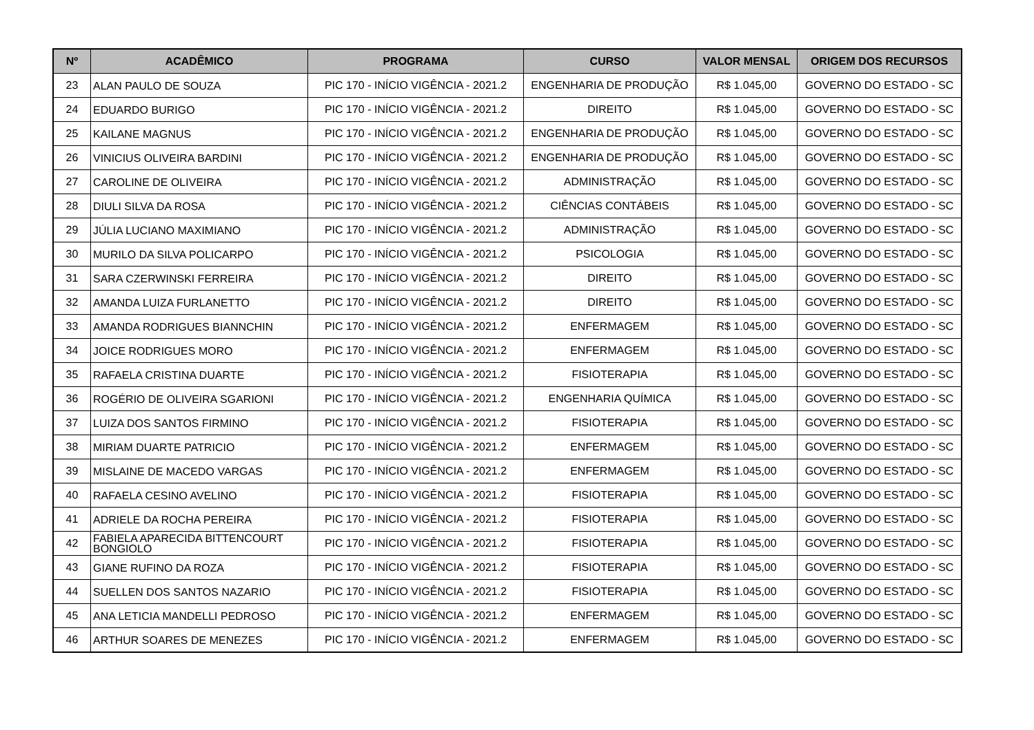| Nº | ACADÊMICO | PROGRAMA | CURSO | VALOR MENSAL | ORIGEM DOS RECURSOS |
| --- | --- | --- | --- | --- | --- |
| 23 | ALAN PAULO DE SOUZA | PIC 170 - INÍCIO VIGÊNCIA - 2021.2 | ENGENHARIA DE PRODUÇÃO | R$ 1.045,00 | GOVERNO DO ESTADO - SC |
| 24 | EDUARDO BURIGO | PIC 170 - INÍCIO VIGÊNCIA - 2021.2 | DIREITO | R$ 1.045,00 | GOVERNO DO ESTADO - SC |
| 25 | KAILANE MAGNUS | PIC 170 - INÍCIO VIGÊNCIA - 2021.2 | ENGENHARIA DE PRODUÇÃO | R$ 1.045,00 | GOVERNO DO ESTADO - SC |
| 26 | VINICIUS OLIVEIRA BARDINI | PIC 170 - INÍCIO VIGÊNCIA - 2021.2 | ENGENHARIA DE PRODUÇÃO | R$ 1.045,00 | GOVERNO DO ESTADO - SC |
| 27 | CAROLINE DE OLIVEIRA | PIC 170 - INÍCIO VIGÊNCIA - 2021.2 | ADMINISTRAÇÃO | R$ 1.045,00 | GOVERNO DO ESTADO - SC |
| 28 | DIULI SILVA DA ROSA | PIC 170 - INÍCIO VIGÊNCIA - 2021.2 | CIÊNCIAS CONTÁBEIS | R$ 1.045,00 | GOVERNO DO ESTADO - SC |
| 29 | JÚLIA LUCIANO MAXIMIANO | PIC 170 - INÍCIO VIGÊNCIA - 2021.2 | ADMINISTRAÇÃO | R$ 1.045,00 | GOVERNO DO ESTADO - SC |
| 30 | MURILO DA SILVA POLICARPO | PIC 170 - INÍCIO VIGÊNCIA - 2021.2 | PSICOLOGIA | R$ 1.045,00 | GOVERNO DO ESTADO - SC |
| 31 | SARA CZERWINSKI FERREIRA | PIC 170 - INÍCIO VIGÊNCIA - 2021.2 | DIREITO | R$ 1.045,00 | GOVERNO DO ESTADO - SC |
| 32 | AMANDA LUIZA FURLANETTO | PIC 170 - INÍCIO VIGÊNCIA - 2021.2 | DIREITO | R$ 1.045,00 | GOVERNO DO ESTADO - SC |
| 33 | AMANDA RODRIGUES BIANNCHIN | PIC 170 - INÍCIO VIGÊNCIA - 2021.2 | ENFERMAGEM | R$ 1.045,00 | GOVERNO DO ESTADO - SC |
| 34 | JOICE RODRIGUES MORO | PIC 170 - INÍCIO VIGÊNCIA - 2021.2 | ENFERMAGEM | R$ 1.045,00 | GOVERNO DO ESTADO - SC |
| 35 | RAFAELA CRISTINA DUARTE | PIC 170 - INÍCIO VIGÊNCIA - 2021.2 | FISIOTERAPIA | R$ 1.045,00 | GOVERNO DO ESTADO - SC |
| 36 | ROGÉRIO DE OLIVEIRA SGARIONI | PIC 170 - INÍCIO VIGÊNCIA - 2021.2 | ENGENHARIA QUÍMICA | R$ 1.045,00 | GOVERNO DO ESTADO - SC |
| 37 | LUIZA DOS SANTOS FIRMINO | PIC 170 - INÍCIO VIGÊNCIA - 2021.2 | FISIOTERAPIA | R$ 1.045,00 | GOVERNO DO ESTADO - SC |
| 38 | MIRIAM DUARTE PATRICIO | PIC 170 - INÍCIO VIGÊNCIA - 2021.2 | ENFERMAGEM | R$ 1.045,00 | GOVERNO DO ESTADO - SC |
| 39 | MISLAINE DE MACEDO VARGAS | PIC 170 - INÍCIO VIGÊNCIA - 2021.2 | ENFERMAGEM | R$ 1.045,00 | GOVERNO DO ESTADO - SC |
| 40 | RAFAELA CESINO AVELINO | PIC 170 - INÍCIO VIGÊNCIA - 2021.2 | FISIOTERAPIA | R$ 1.045,00 | GOVERNO DO ESTADO - SC |
| 41 | ADRIELE DA ROCHA PEREIRA | PIC 170 - INÍCIO VIGÊNCIA - 2021.2 | FISIOTERAPIA | R$ 1.045,00 | GOVERNO DO ESTADO - SC |
| 42 | FABIELA APARECIDA BITTENCOURT BONGIOLO | PIC 170 - INÍCIO VIGÊNCIA - 2021.2 | FISIOTERAPIA | R$ 1.045,00 | GOVERNO DO ESTADO - SC |
| 43 | GIANE RUFINO DA ROZA | PIC 170 - INÍCIO VIGÊNCIA - 2021.2 | FISIOTERAPIA | R$ 1.045,00 | GOVERNO DO ESTADO - SC |
| 44 | SUELLEN DOS SANTOS NAZARIO | PIC 170 - INÍCIO VIGÊNCIA - 2021.2 | FISIOTERAPIA | R$ 1.045,00 | GOVERNO DO ESTADO - SC |
| 45 | ANA LETICIA MANDELLI PEDROSO | PIC 170 - INÍCIO VIGÊNCIA - 2021.2 | ENFERMAGEM | R$ 1.045,00 | GOVERNO DO ESTADO - SC |
| 46 | ARTHUR SOARES DE MENEZES | PIC 170 - INÍCIO VIGÊNCIA - 2021.2 | ENFERMAGEM | R$ 1.045,00 | GOVERNO DO ESTADO - SC |